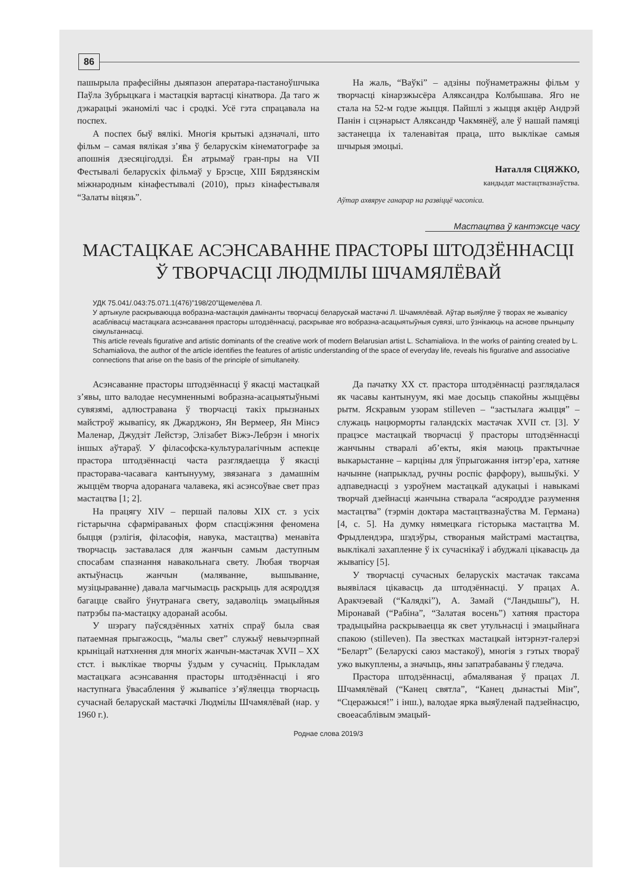86
пашырыла прафесійны дыяпазон аператара-пастаноўшчыка Паўла Зубрыцкага і мастацкія вартасці кінатвора. Да таго ж дэкарацыі эканомілі час і сродкі. Усё гэта спрацавала на поспех.
А поспех быў вялікі. Многія крытыкі адзначалі, што фільм – самая вялікая з’ява ў беларускім кінематографе за апошнія дзесяцігоддзі. Ён атрымаў гран-пры на VII Фестывалі беларускіх фільмаў у Брэсце, XIII Бярдзянскім міжнародным кінафестывалі (2010), прыз кінафестываля “Залаты віцязь”.
На жаль, “Ваўкі” – адзіны поўнаметражны фільм у творчасці кінарэжысёра Аляксандра Колбышава. Яго не стала на 52-м годзе жыцця. Пайшлі з жыцця акцёр Андрэй Панін і сцэнарыст Аляксандр Чакмянёў, але ў нашай памяці застанецца іх таленавітая праца, што выклікае самыя шчырыя эмоцыі.
Наталля СЦЯЖКО,
кандыдат мастацтвазнаўства.
Аўтар ахвяруе ганарар на развіццё часопіса.
Мастацтва ў кантэксце часу
МАСТАЦКАЕ АСЭНСАВАННЕ ПРАСТОРЫ ШТОДЗЁННАСЦІ
Ў ТВОРЧАСЦІ ЛЮДМІЛЫ ШЧАМЯЛЁВАЙ
УДК 75.041/.043:75.071.1(476)”198/20”Щемелёва Л.
У артыкуле раскрываюцца вобразна-мастацкія дамінанты творчасці беларускай мастачкі Л. Шчамялёвай. Аўтар выяўляе ў творах яе жывапісу асаблівасці мастацкага асэнсавання прасторы штодзённасці, раскрывае яго вобразна-асацыятыўныя сувязі, што ўзнікаюць на аснове прынцыпу сімультаннасці.
This article reveals figurative and artistic dominants of the creative work of modern Belarusian artist L. Schamialiova. In the works of painting created by L. Schamialiova, the author of the article identifies the features of artistic understanding of the space of everyday life, reveals his figurative and associative connections that arise on the basis of the principle of simultaneity.
Асэнсаванне прасторы штодзённасці ў якасці мастацкай з’явы, што валодае несумненнымі вобразна-асацыятыўнымі сувязямі, адлюстравана ў творчасці такіх прызнаных майстроў жывапісу, як Джарджонэ, Ян Вермеер, Ян Мінсэ Маленар, Джудзіт Лейстэр, Элізабет Віжэ-Лебрэн і многіх іншых аўтараў. У філасофска-культуралагічным аспекце прастора штодзённасці часта разглядаецца ў якасці прасторава-часавага кантынууму, звязанага з дамашнім жыццём творча адоранага чалавека, які асэнсоўвае свет праз мастацтва [1; 2].
На працягу XIV – першай паловы XIX ст. з усіх гістарычна сфарміраваных форм спасціжэння феномена быцця (рэлігія, філасофія, навука, мастацтва) менавіта творчасць заставалася для жанчын самым даступным спосабам спазнання навакольнага свету. Любая творчая актыўнасць жанчын (маляванне, вышыванне, музіцыраванне) давала магчымасць раскрыць для асяроддзя багацце свайго ўнутранага свету, задаволіць эмацыйныя патрэбы па-мастацку адоранай асобы.
У шэрагу паўсядзённых хатніх спраў была свая патаемная прыгажосць, “малы свет” служыў невычэрпнай крыніцай натхнення для многіх жанчын-мастачак XVII – XX стст. і выклікае творчы ўздым у сучасніц. Прыкладам мастацкага асэнсавання прасторы штодзённасці і яго наступнага ўвасаблення ў жывапісе з’яўляецца творчасць сучаснай беларускай мастачкі Людмілы Шчамялёвай (нар. у 1960 г.).
Да пачатку XX ст. прастора штодзённасці разглядалася як часавы кантынуум, які мае досыць спакойны жыццёвы рытм. Яскравым узорам stilleven – “застылага жыцця” – служаць нацюрморты галандскіх мастачак XVII ст. [3]. У працэсе мастацкай творчасці ў прасторы штодзённасці жанчыны стваралі аб’екты, якія маюць практычнае выкарыстанне – карціны для ўпрыгожання інтэр’ера, хатняе начынне (напрыклад, ручны роспіс фарфору), вышыўкі. У адпаведнасці з узроўнем мастацкай адукацыі і навыкамі творчай дзейнасці жанчына стварала “асяроддзе разумення мастацтва” (тэрмін доктара мастацтвазнаўства М. Германа) [4, с. 5]. На думку нямецкага гісторыка мастацтва М. Фрыдлендэра, шэдэўры, створаныя майстрамі мастацтва, выклікалі захапленне ў іх сучаснікаў і абуджалі цікавасць да жывапісу [5].
У творчасці сучасных беларускіх мастачак таксама выявілася цікавасць да штодзённасці. У працах А. Аракчэевай (“Калядкі”), А. Замай (“Ландышы”), Н. Міронавай (“Рабіна”, “Залатая восень”) хатняя прастора традыцыйна раскрываецца як свет утульнасці і эмацыйнага спакою (stilleven). Па звестках мастацкай інтэрнэт-галерэі “Беларт” (Беларускі саюз мастакоў), многія з гэтых твораў ужо выкуплены, а значыць, яны запатрабаваны ў гледача.
Прастора штодзённасці, абмаляваная ў працах Л. Шчамялёвай (“Канец святла”, “Канец дынастыі Мін”, “Сцеражыся!” і інш.), валодае ярка выяўленай падзейнасцю, своеасаблівым эмацый-
Роднае слова 2019/3